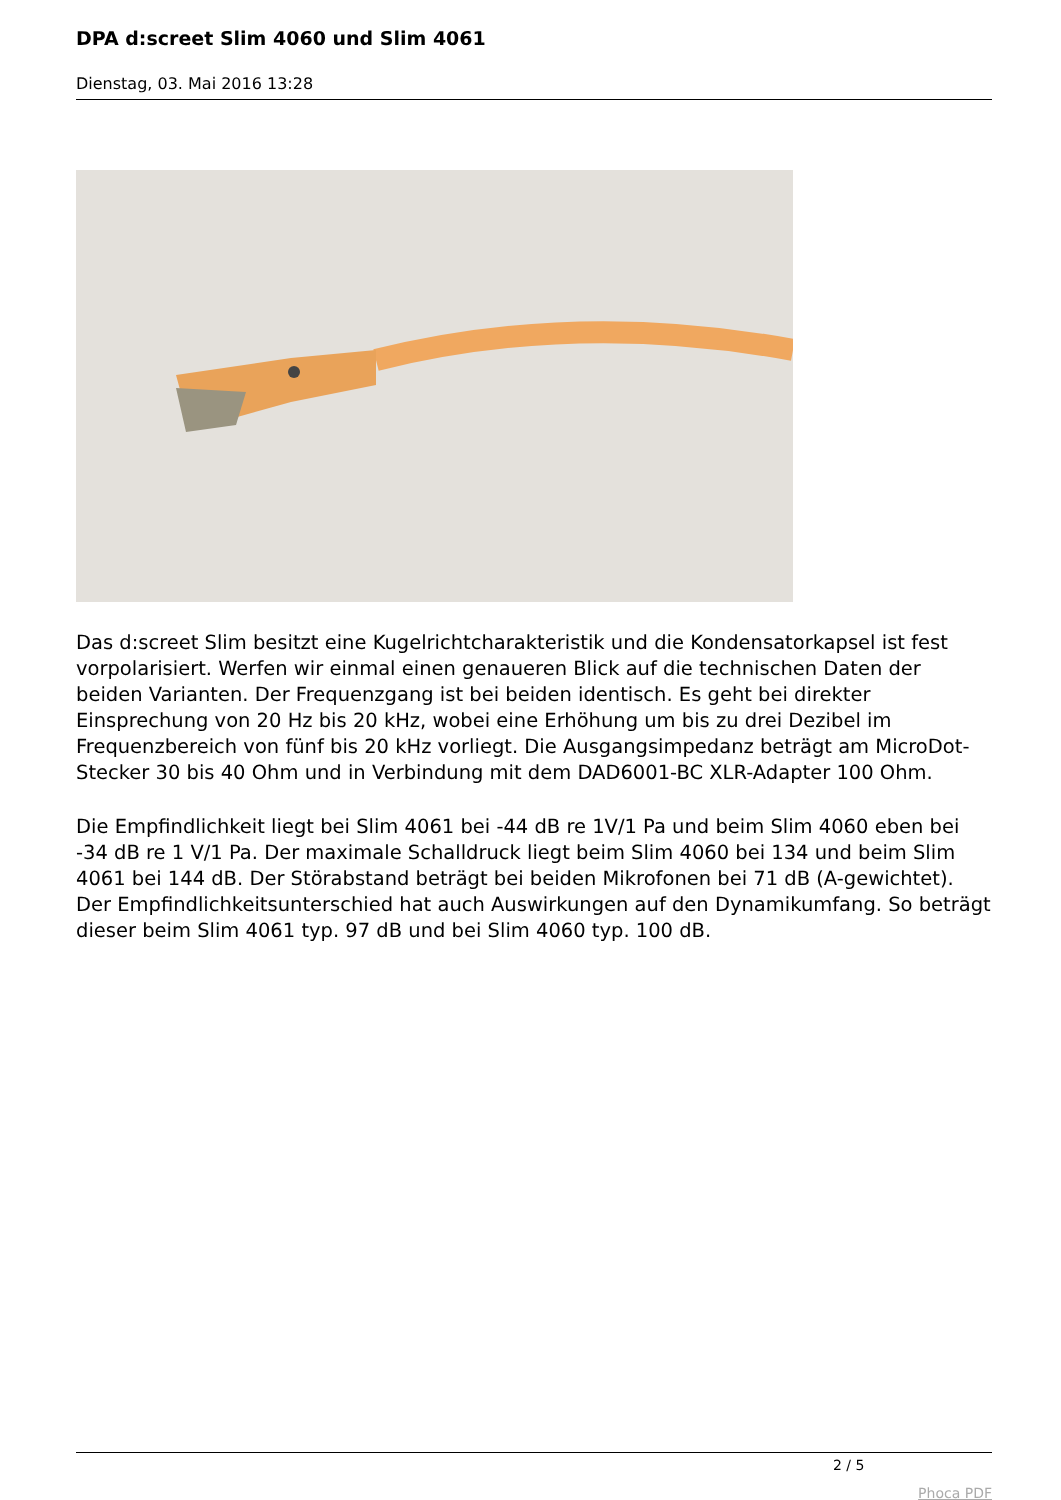DPA d:screet Slim 4060 und Slim 4061
Dienstag, 03. Mai 2016 13:28
Das d:screet Slim besitzt eine Kugelrichtcharakteristik und die Kondensatorkapsel ist fest vorpolarisiert. Werfen wir einmal einen genaueren Blick auf die technischen Daten der beiden Varianten. Der Frequenzgang ist bei beiden identisch. Es geht bei direkter Einsprechung von 20 Hz bis 20 kHz, wobei eine Erhöhung um bis zu drei Dezibel im Frequenzbereich von fünf bis 20 kHz vorliegt. Die Ausgangsimpedanz beträgt am MicroDot-Stecker 30 bis 40 Ohm und in Verbindung mit dem DAD6001-BC XLR-Adapter 100 Ohm.
Die Empfindlichkeit liegt bei Slim 4061 bei -44 dB re 1V/1 Pa und beim Slim 4060 eben bei -34 dB re 1 V/1 Pa. Der maximale Schalldruck liegt beim Slim 4060 bei 134 und beim Slim 4061 bei 144 dB. Der Störabstand beträgt bei beiden Mikrofonen bei 71 dB (A-gewichtet). Der Empfindlichkeitsunterschied hat auch Auswirkungen auf den Dynamikumfang. So beträgt dieser beim Slim 4061 typ. 97 dB und bei Slim 4060 typ. 100 dB.
2 / 5
Phoca PDF